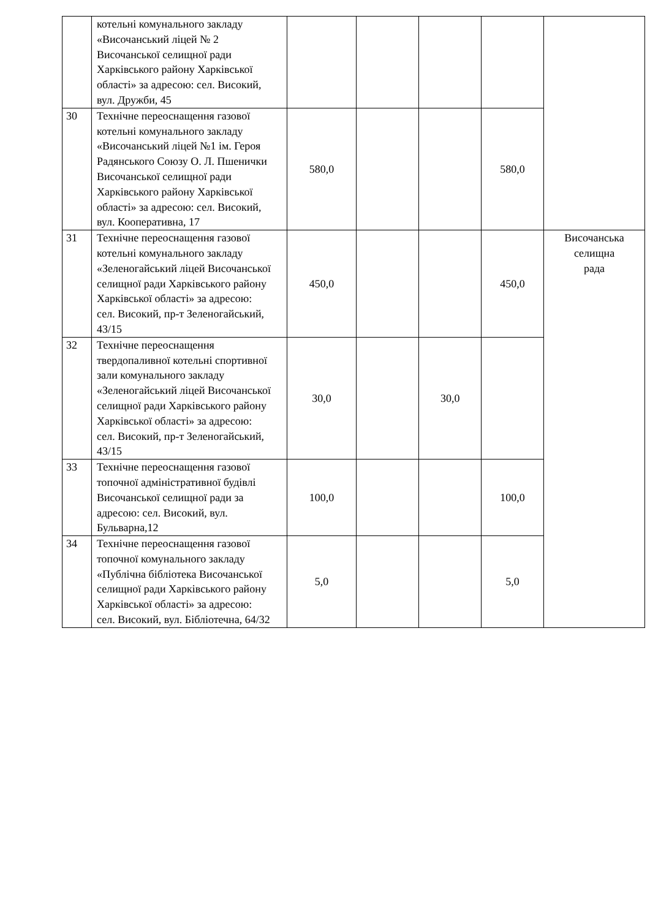| | котельні комунального закладу «Височанський ліцей № 2 Височанської селищної ради Харківського району Харківської області» за адресою: сел. Високий, вул. Дружби, 45 | | | | | |
| 30 | Технічне переоснащення газової котельні комунального закладу «Височанський ліцей №1 ім. Героя Радянського Союзу О. Л. Пшенички Височанської селищної ради Харківського району Харківської області» за адресою: сел. Високий, вул. Кооперативна, 17 | 580,0 | | | 580,0 | |
| 31 | Технічне переоснащення газової котельні комунального закладу «Зеленогайський ліцей Височанської селищної ради Харківського району Харківської області» за адресою: сел. Високий, пр-т Зеленогайський, 43/15 | 450,0 | | | 450,0 | Височанська селищна рада |
| 32 | Технічне переоснащення твердопаливної котельні спортивної зали комунального закладу «Зеленогайський ліцей Височанської селищної ради Харківського району Харківської області» за адресою: сел. Високий, пр-т Зеленогайський, 43/15 | 30,0 | | 30,0 | | |
| 33 | Технічне переоснащення газової топочної адміністративної будівлі Височанської селищної ради за адресою: сел. Високий, вул. Бульварна,12 | 100,0 | | | 100,0 | |
| 34 | Технічне переоснащення газової топочної комунального закладу «Публічна бібліотека Височанської селищної ради Харківського району Харківської області» за адресою: сел. Високий, вул. Бібліотечна, 64/32 | 5,0 | | | 5,0 | |